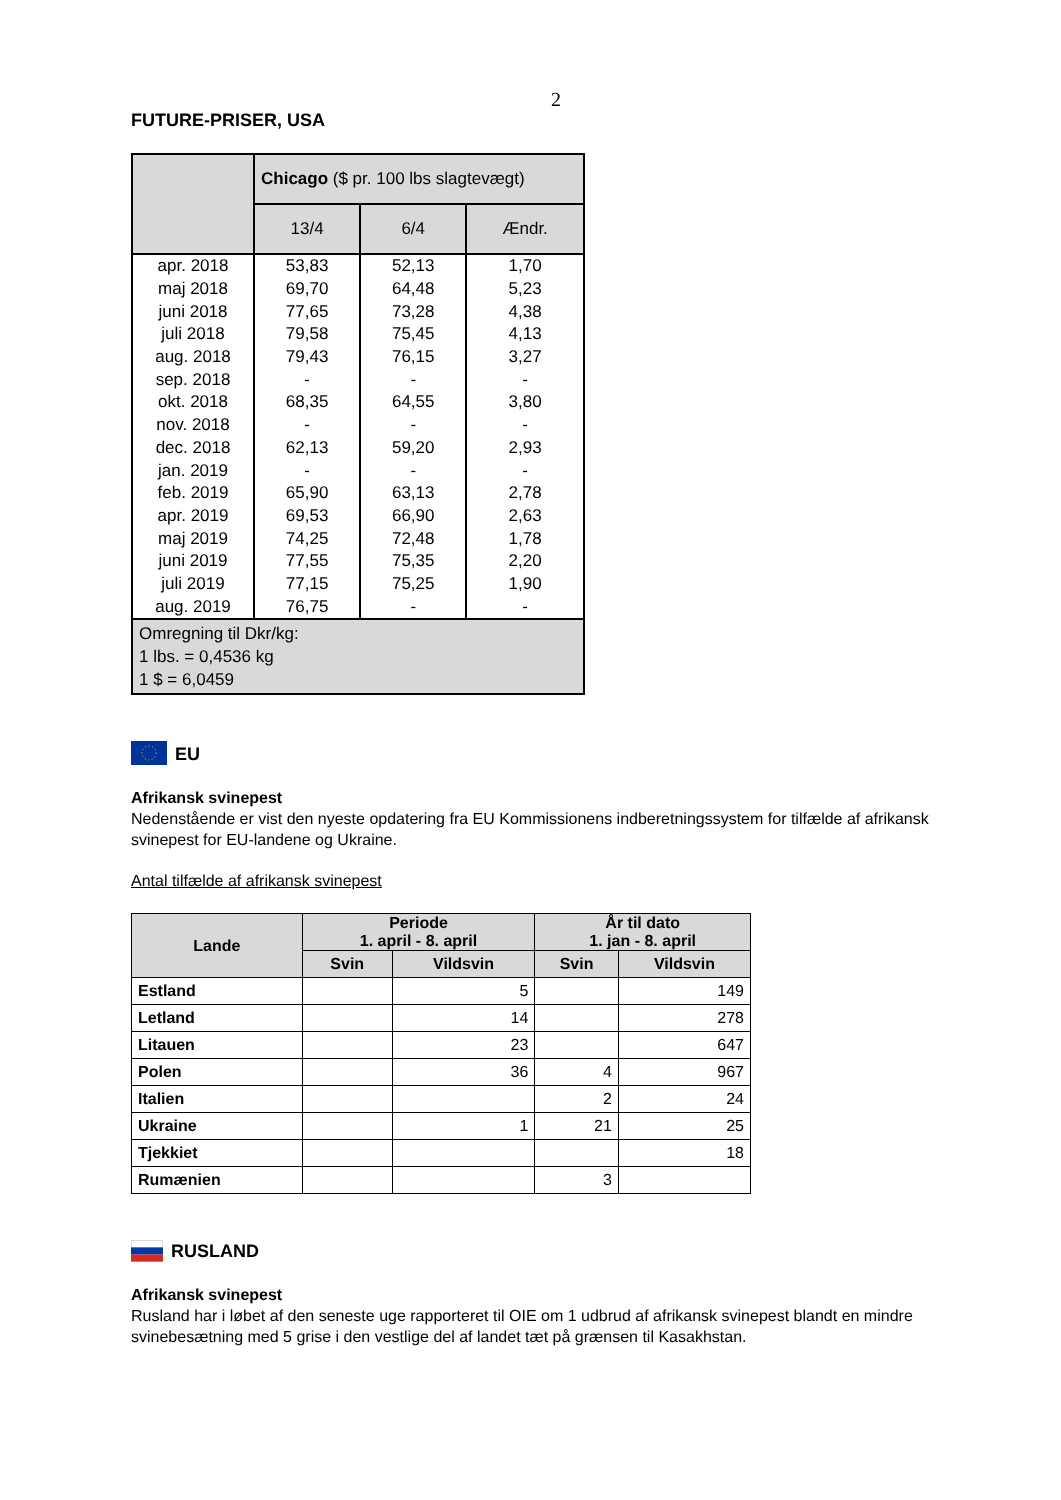2
FUTURE-PRISER, USA
| | Chicago ($ pr. 100 lbs slagtevægt) | | |
| --- | --- | --- | --- |
| | 13/4 | 6/4 | Ændr. |
| apr. 2018 | 53,83 | 52,13 | 1,70 |
| maj 2018 | 69,70 | 64,48 | 5,23 |
| juni 2018 | 77,65 | 73,28 | 4,38 |
| juli 2018 | 79,58 | 75,45 | 4,13 |
| aug. 2018 | 79,43 | 76,15 | 3,27 |
| sep. 2018 | - | - | - |
| okt. 2018 | 68,35 | 64,55 | 3,80 |
| nov. 2018 | - | - | - |
| dec. 2018 | 62,13 | 59,20 | 2,93 |
| jan. 2019 | - | - | - |
| feb. 2019 | 65,90 | 63,13 | 2,78 |
| apr. 2019 | 69,53 | 66,90 | 2,63 |
| maj 2019 | 74,25 | 72,48 | 1,78 |
| juni 2019 | 77,55 | 75,35 | 2,20 |
| juli 2019 | 77,15 | 75,25 | 1,90 |
| aug. 2019 | 76,75 | - | - |
| Omregning til Dkr/kg: 1 lbs. = 0,4536 kg 1 $ = 6,0459 | | | |
EU
Afrikansk svinepest
Nedenstående er vist den nyeste opdatering fra EU Kommissionens indberetningssystem for tilfælde af afrikansk svinepest for EU-landene og Ukraine.
Antal tilfælde af afrikansk svinepest
| Lande | Periode 1. april - 8. april | | År til dato 1. jan - 8. april | |
| --- | --- | --- | --- | --- |
| | Svin | Vildsvin | Svin | Vildsvin |
| Estland | | 5 | | 149 |
| Letland | | 14 | | 278 |
| Litauen | | 23 | | 647 |
| Polen | | 36 | 4 | 967 |
| Italien | | | 2 | 24 |
| Ukraine | | 1 | 21 | 25 |
| Tjekkiet | | | | 18 |
| Rumænien | | | 3 | |
RUSLAND
Afrikansk svinepest
Rusland har i løbet af den seneste uge rapporteret til OIE om 1 udbrud af afrikansk svinepest blandt en mindre svinebesætning med 5 grise i den vestlige del af landet tæt på grænsen til Kasakhstan.